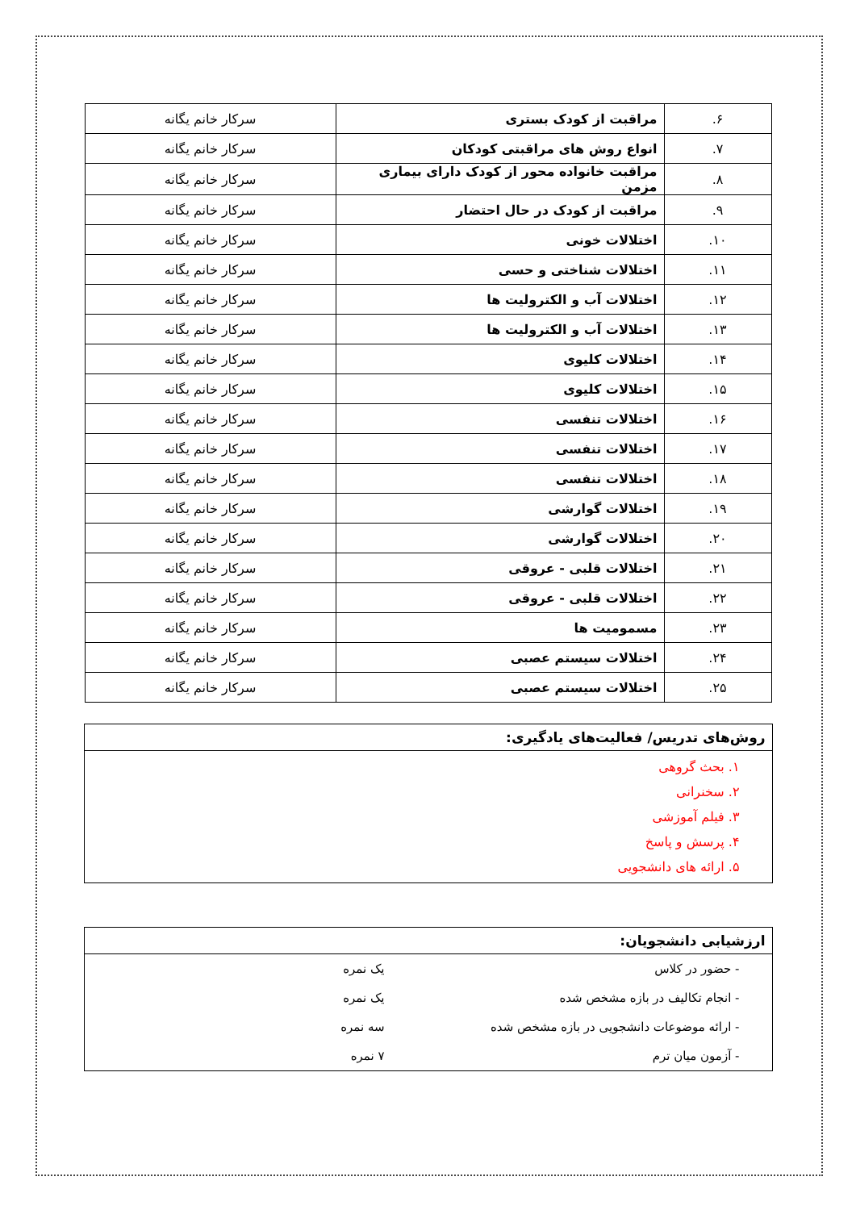| ۶. | مراقبت از کودک بستری | سرکار خانم یگانه |
| ۷. | انواع روش های مراقبتی کودکان | سرکار خانم یگانه |
| ۸. | مراقبت خانواده محور از کودک دارای بیماری مزمن | سرکار خانم یگانه |
| ۹. | مراقبت از کودک در حال احتضار | سرکار خانم یگانه |
| ۱۰. | اختلالات خونی | سرکار خانم یگانه |
| ۱۱. | اختلالات شناختی و حسی | سرکار خانم یگانه |
| ۱۲. | اختلالات آب و الکترولیت ها | سرکار خانم یگانه |
| ۱۳. | اختلالات آب و الکترولیت ها | سرکار خانم یگانه |
| ۱۴. | اختلالات کلیوی | سرکار خانم یگانه |
| ۱۵. | اختلالات کلیوی | سرکار خانم یگانه |
| ۱۶. | اختلالات تنفسی | سرکار خانم یگانه |
| ۱۷. | اختلالات تنفسی | سرکار خانم یگانه |
| ۱۸. | اختلالات تنفسی | سرکار خانم یگانه |
| ۱۹. | اختلالات گوارشی | سرکار خانم یگانه |
| ۲۰. | اختلالات گوارشی | سرکار خانم یگانه |
| ۲۱. | اختلالات قلبی - عروقی | سرکار خانم یگانه |
| ۲۲. | اختلالات قلبی - عروقی | سرکار خانم یگانه |
| ۲۳. | مسمومیت ها | سرکار خانم یگانه |
| ۲۴. | اختلالات سیستم عصبی | سرکار خانم یگانه |
| ۲۵. | اختلالات سیستم عصبی | سرکار خانم یگانه |
روش‌های تدریس/ فعالیت‌های یادگیری:
۱. بحث گروهی
۲. سخنرانی
۳. فیلم آموزشی
۴. پرسش و پاسخ
۵. ارائه های دانشجویی
ارزشیابی دانشجویان:
- حضور در کلاس یک نمره
- انجام تکالیف در بازه مشخص شده یک نمره
- ارائه موضوعات دانشجویی در بازه مشخص شده سه نمره
- آزمون میان ترم ۷ نمره